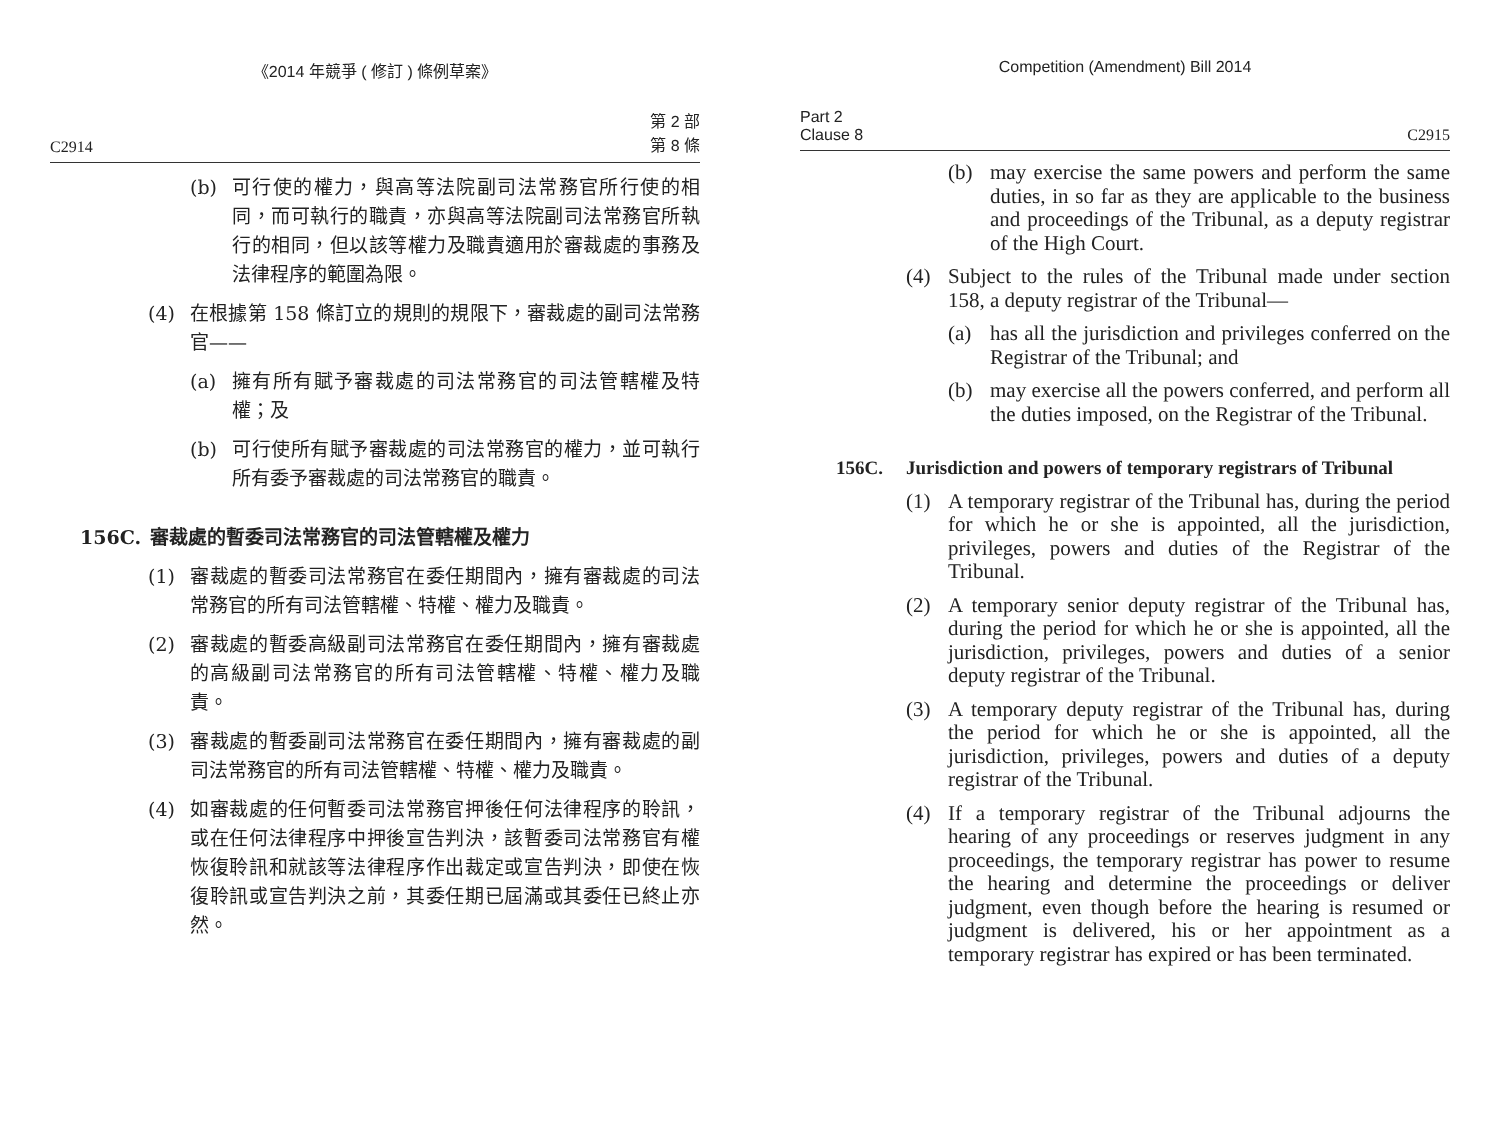《2014 年競爭 ( 修訂 ) 條例草案》
C2914 第 2 部
第 8 條
(b) 可行使的權力，與高等法院副司法常務官所行使的相同，而可執行的職責，亦與高等法院副司法常務官所執行的相同，但以該等權力及職責適用於審裁處的事務及法律程序的範圍為限。
(4) 在根據第 158 條訂立的規則的規限下，審裁處的副司法常務官——
(a) 擁有所有賦予審裁處的司法常務官的司法管轄權及特權；及
(b) 可行使所有賦予審裁處的司法常務官的權力，並可執行所有委予審裁處的司法常務官的職責。
156C. 審裁處的暫委司法常務官的司法管轄權及權力
(1) 審裁處的暫委司法常務官在委任期間內，擁有審裁處的司法常務官的所有司法管轄權、特權、權力及職責。
(2) 審裁處的暫委高級副司法常務官在委任期間內，擁有審裁處的高級副司法常務官的所有司法管轄權、特權、權力及職責。
(3) 審裁處的暫委副司法常務官在委任期間內，擁有審裁處的副司法常務官的所有司法管轄權、特權、權力及職責。
(4) 如審裁處的任何暫委司法常務官押後任何法律程序的聆訊，或在任何法律程序中押後宣告判決，該暫委司法常務官有權恢復聆訊和就該等法律程序作出裁定或宣告判決，即使在恢復聆訊或宣告判決之前，其委任期已屆滿或其委任已終止亦然。
Competition (Amendment) Bill 2014
Part 2
Clause 8 C2915
(b) may exercise the same powers and perform the same duties, in so far as they are applicable to the business and proceedings of the Tribunal, as a deputy registrar of the High Court.
(4) Subject to the rules of the Tribunal made under section 158, a deputy registrar of the Tribunal—
(a) has all the jurisdiction and privileges conferred on the Registrar of the Tribunal; and
(b) may exercise all the powers conferred, and perform all the duties imposed, on the Registrar of the Tribunal.
156C. Jurisdiction and powers of temporary registrars of Tribunal
(1) A temporary registrar of the Tribunal has, during the period for which he or she is appointed, all the jurisdiction, privileges, powers and duties of the Registrar of the Tribunal.
(2) A temporary senior deputy registrar of the Tribunal has, during the period for which he or she is appointed, all the jurisdiction, privileges, powers and duties of a senior deputy registrar of the Tribunal.
(3) A temporary deputy registrar of the Tribunal has, during the period for which he or she is appointed, all the jurisdiction, privileges, powers and duties of a deputy registrar of the Tribunal.
(4) If a temporary registrar of the Tribunal adjourns the hearing of any proceedings or reserves judgment in any proceedings, the temporary registrar has power to resume the hearing and determine the proceedings or deliver judgment, even though before the hearing is resumed or judgment is delivered, his or her appointment as a temporary registrar has expired or has been terminated.